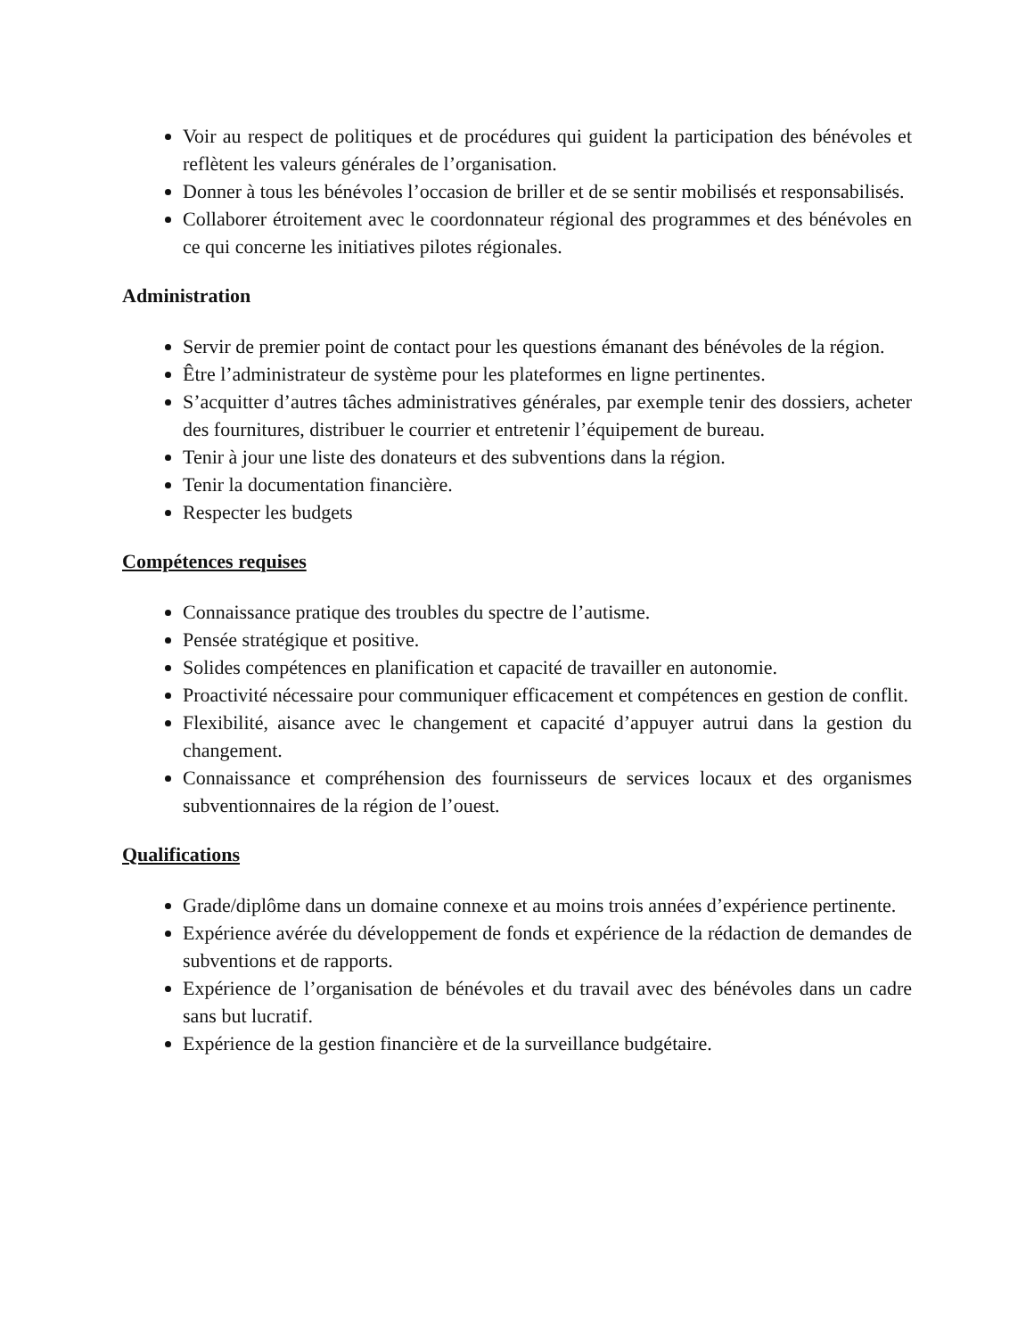Voir au respect de politiques et de procédures qui guident la participation des bénévoles et reflètent les valeurs générales de l’organisation.
Donner à tous les bénévoles l’occasion de briller et de se sentir mobilisés et responsabilisés.
Collaborer étroitement avec le coordonnateur régional des programmes et des bénévoles en ce qui concerne les initiatives pilotes régionales.
Administration
Servir de premier point de contact pour les questions émanant des bénévoles de la région.
Être l’administrateur de système pour les plateformes en ligne pertinentes.
S’acquitter d’autres tâches administratives générales, par exemple tenir des dossiers, acheter des fournitures, distribuer le courrier et entretenir l’équipement de bureau.
Tenir à jour une liste des donateurs et des subventions dans la région.
Tenir la documentation financière.
Respecter les budgets
Compétences requises
Connaissance pratique des troubles du spectre de l’autisme.
Pensée stratégique et positive.
Solides compétences en planification et capacité de travailler en autonomie.
Proactivité nécessaire pour communiquer efficacement et compétences en gestion de conflit.
Flexibilité, aisance avec le changement et capacité d’appuyer autrui dans la gestion du changement.
Connaissance et compréhension des fournisseurs de services locaux et des organismes subventionnaires de la région de l’ouest.
Qualifications
Grade/diplôme dans un domaine connexe et au moins trois années d’expérience pertinente.
Expérience avérée du développement de fonds et expérience de la rédaction de demandes de subventions et de rapports.
Expérience de l’organisation de bénévoles et du travail avec des bénévoles dans un cadre sans but lucratif.
Expérience de la gestion financière et de la surveillance budgétaire.